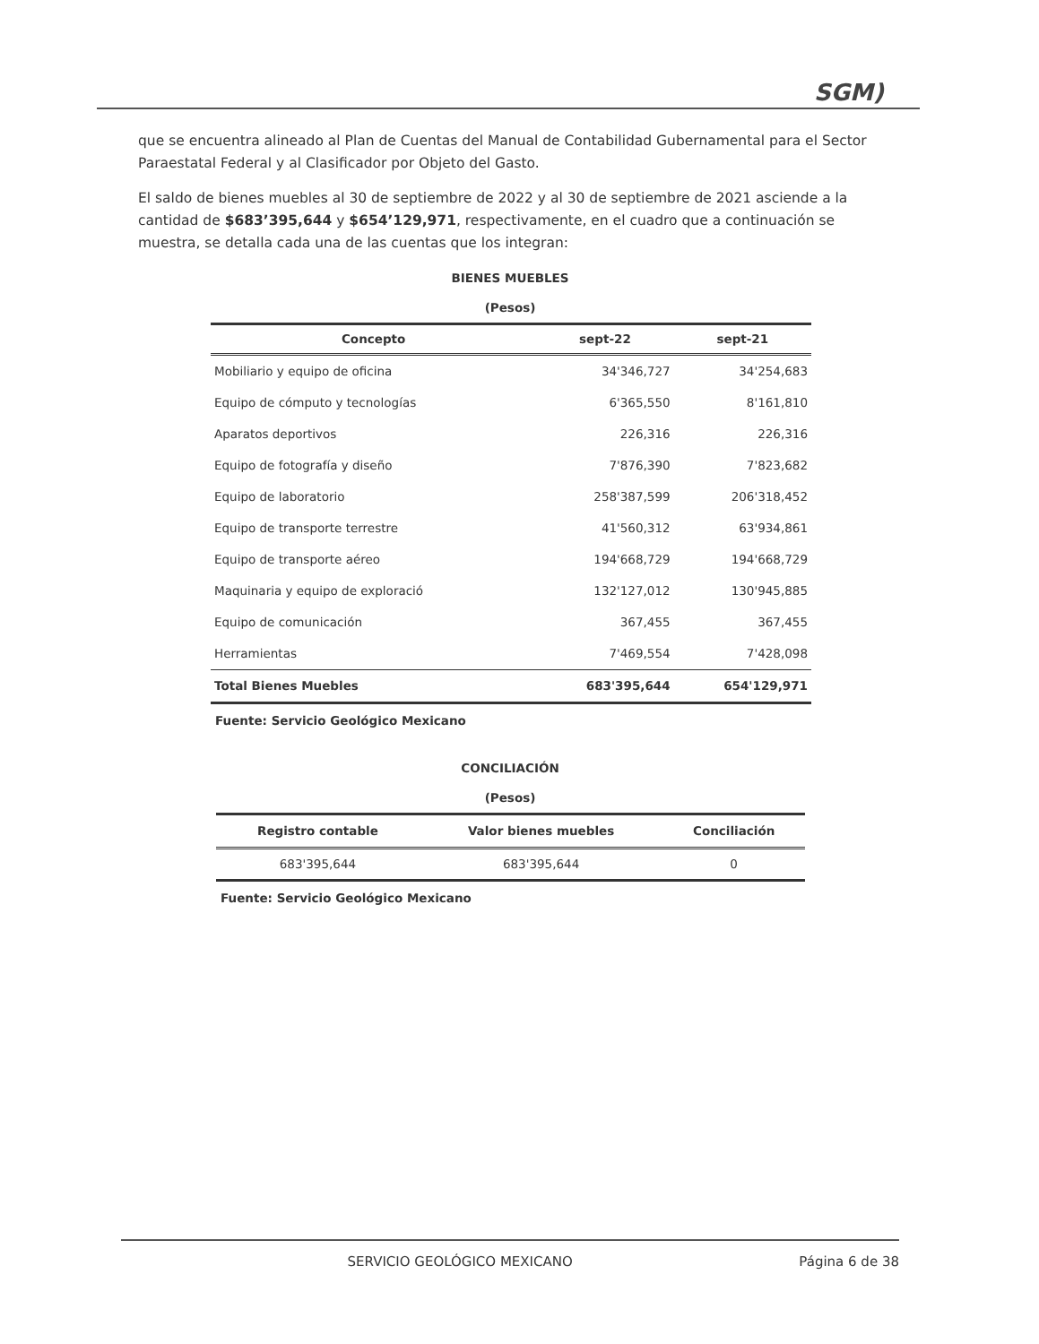SGM)
que se encuentra alineado al Plan de Cuentas del Manual de Contabilidad Gubernamental para el Sector Paraestatal Federal y al Clasificador por Objeto del Gasto.
El saldo de bienes muebles al 30 de septiembre de 2022 y al 30 de septiembre de 2021 asciende a la cantidad de $683’395,644 y $654’129,971, respectivamente, en el cuadro que a continuación se muestra, se detalla cada una de las cuentas que los integran:
BIENES MUEBLES
(Pesos)
| Concepto | sept-22 | sept-21 |
| --- | --- | --- |
| Mobiliario y equipo de oficina | 34'346,727 | 34'254,683 |
| Equipo de cómputo y tecnologías | 6'365,550 | 8'161,810 |
| Aparatos deportivos | 226,316 | 226,316 |
| Equipo de fotografía y diseño | 7'876,390 | 7'823,682 |
| Equipo de laboratorio | 258'387,599 | 206'318,452 |
| Equipo de transporte terrestre | 41'560,312 | 63'934,861 |
| Equipo de transporte aéreo | 194'668,729 | 194'668,729 |
| Maquinaria y equipo de exploració | 132'127,012 | 130'945,885 |
| Equipo de comunicación | 367,455 | 367,455 |
| Herramientas | 7'469,554 | 7'428,098 |
| Total Bienes Muebles | 683'395,644 | 654'129,971 |
Fuente: Servicio Geológico Mexicano
CONCILIACIÓN
(Pesos)
| Registro contable | Valor bienes muebles | Conciliación |
| --- | --- | --- |
| 683'395,644 | 683'395,644 | 0 |
Fuente: Servicio Geológico Mexicano
SERVICIO GEOLÓGICO MEXICANO Página 6 de 38